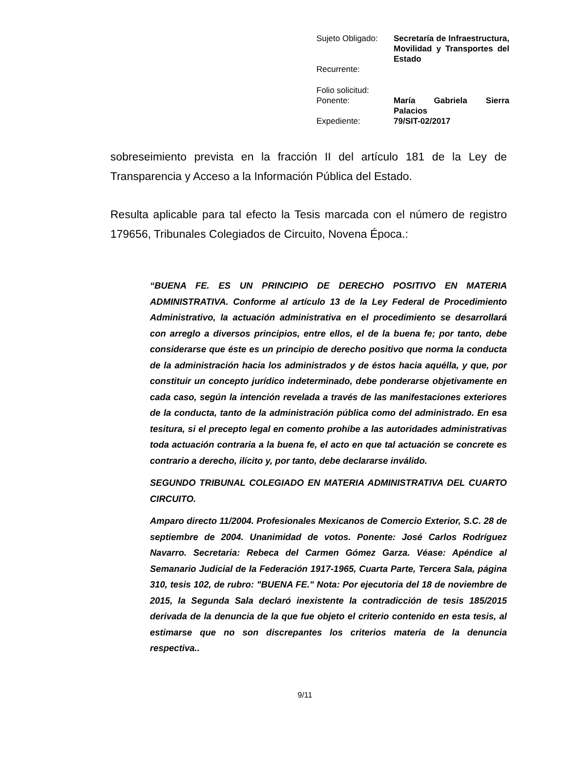| Sujeto Obligado: | Secretaría de Infraestructura, Movilidad y Transportes del Estado |
| Recurrente: | |
| Folio solicitud: | |
| Ponente: | María Gabriela Sierra Palacios |
| Expediente: | 79/SIT-02/2017 |
sobreseimiento prevista en la fracción II del artículo 181 de la Ley de Transparencia y Acceso a la Información Pública del Estado.
Resulta aplicable para tal efecto la Tesis marcada con el número de registro 179656, Tribunales Colegiados de Circuito, Novena Época.:
“BUENA FE. ES UN PRINCIPIO DE DERECHO POSITIVO EN MATERIA ADMINISTRATIVA. Conforme al artículo 13 de la Ley Federal de Procedimiento Administrativo, la actuación administrativa en el procedimiento se desarrollará con arreglo a diversos principios, entre ellos, el de la buena fe; por tanto, debe considerarse que éste es un principio de derecho positivo que norma la conducta de la administración hacia los administrados y de éstos hacia aquélla, y que, por constituir un concepto jurídico indeterminado, debe ponderarse objetivamente en cada caso, según la intención revelada a través de las manifestaciones exteriores de la conducta, tanto de la administración pública como del administrado. En esa tesitura, si el precepto legal en comento prohíbe a las autoridades administrativas toda actuación contraria a la buena fe, el acto en que tal actuación se concrete es contrario a derecho, ilícito y, por tanto, debe declararse inválido.
SEGUNDO TRIBUNAL COLEGIADO EN MATERIA ADMINISTRATIVA DEL CUARTO CIRCUITO.
Amparo directo 11/2004. Profesionales Mexicanos de Comercio Exterior, S.C. 28 de septiembre de 2004. Unanimidad de votos. Ponente: José Carlos Rodríguez Navarro. Secretaria: Rebeca del Carmen Gómez Garza. Véase: Apéndice al Semanario Judicial de la Federación 1917-1965, Cuarta Parte, Tercera Sala, página 310, tesis 102, de rubro: "BUENA FE." Nota: Por ejecutoria del 18 de noviembre de 2015, la Segunda Sala declaró inexistente la contradicción de tesis 185/2015 derivada de la denuncia de la que fue objeto el criterio contenido en esta tesis, al estimarse que no son discrepantes los criterios materia de la denuncia respectiva..
9/11